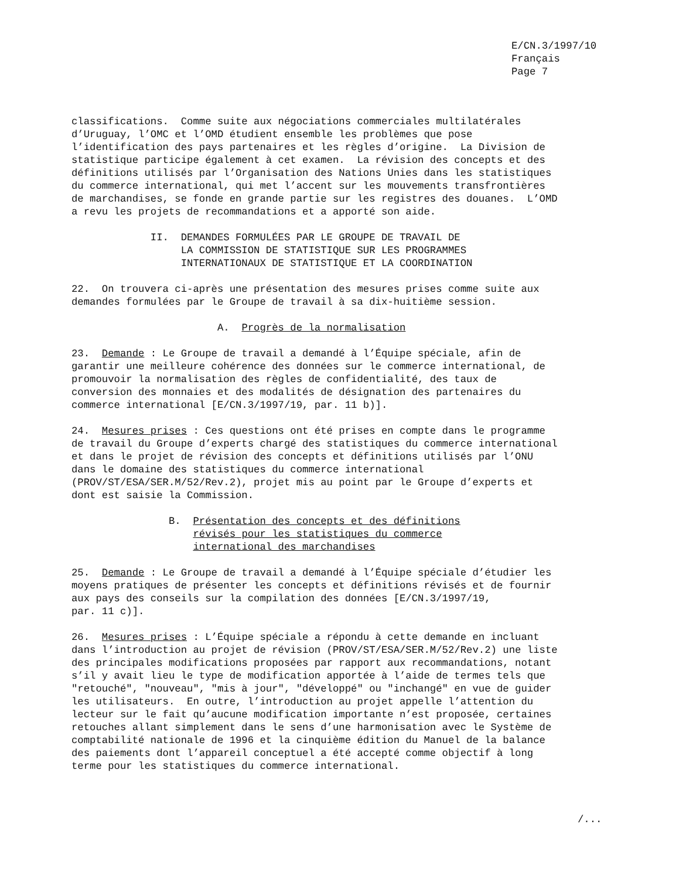E/CN.3/1997/10 Français Page 7
classifications. Comme suite aux négociations commerciales multilatérales d’Uruguay, l’OMC et l’OMD étudient ensemble les problèmes que pose l’identification des pays partenaires et les règles d’origine. La Division de statistique participe également à cet examen. La révision des concepts et des définitions utilisés par l’Organisation des Nations Unies dans les statistiques du commerce international, qui met l’accent sur les mouvements transfrontières de marchandises, se fonde en grande partie sur les registres des douanes. L’OMD a revu les projets de recommandations et a apporté son aide.
II. DEMANDES FORMULÉES PAR LE GROUPE DE TRAVAIL DE LA COMMISSION DE STATISTIQUE SUR LES PROGRAMMES INTERNATIONAUX DE STATISTIQUE ET LA COORDINATION
22. On trouvera ci-après une présentation des mesures prises comme suite aux demandes formulées par le Groupe de travail à sa dix-huitième session.
A. Progrès de la normalisation
23. Demande : Le Groupe de travail a demandé à l’Équipe spéciale, afin de garantir une meilleure cohérence des données sur le commerce international, de promouvoir la normalisation des règles de confidentialité, des taux de conversion des monnaies et des modalités de désignation des partenaires du commerce international [E/CN.3/1997/19, par. 11 b)].
24. Mesures prises : Ces questions ont été prises en compte dans le programme de travail du Groupe d’experts chargé des statistiques du commerce international et dans le projet de révision des concepts et définitions utilisés par l’ONU dans le domaine des statistiques du commerce international (PROV/ST/ESA/SER.M/52/Rev.2), projet mis au point par le Groupe d’experts et dont est saisie la Commission.
B. Présentation des concepts et des définitions révisés pour les statistiques du commerce international des marchandises
25. Demande : Le Groupe de travail a demandé à l’Équipe spéciale d’étudier les moyens pratiques de présenter les concepts et définitions révisés et de fournir aux pays des conseils sur la compilation des données [E/CN.3/1997/19, par. 11 c)].
26. Mesures prises : L’Équipe spéciale a répondu à cette demande en incluant dans l’introduction au projet de révision (PROV/ST/ESA/SER.M/52/Rev.2) une liste des principales modifications proposées par rapport aux recommandations, notant s’il y avait lieu le type de modification apportée à l’aide de termes tels que "retouché", "nouveau", "mis à jour", "développé" ou "inchangé" en vue de guider les utilisateurs. En outre, l’introduction au projet appelle l’attention du lecteur sur le fait qu’aucune modification importante n’est proposée, certaines retouches allant simplement dans le sens d’une harmonisation avec le Système de comptabilité nationale de 1996 et la cinquième édition du Manuel de la balance des paiements dont l’appareil conceptuel a été accepté comme objectif à long terme pour les statistiques du commerce international.
/...